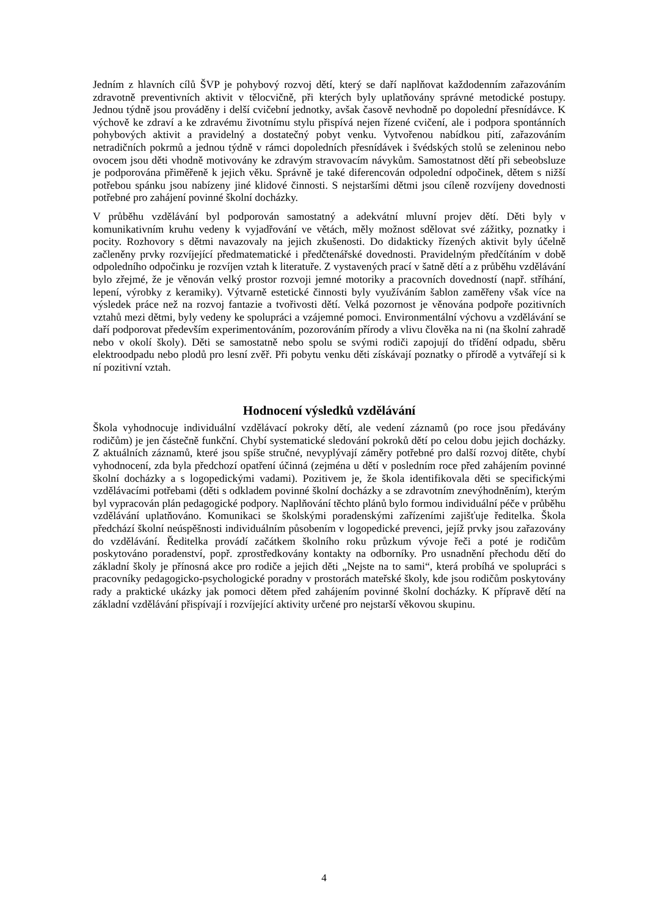Jedním z hlavních cílů ŠVP je pohybový rozvoj dětí, který se daří naplňovat každodenním zařazováním zdravotně preventivních aktivit v tělocvičně, při kterých byly uplatňovány správné metodické postupy. Jednou týdně jsou prováděny i delší cvičební jednotky, avšak časově nevhodně po dopolední přesnídávce. K výchově ke zdraví a ke zdravému životnímu stylu přispívá nejen řízené cvičení, ale i podpora spontánních pohybových aktivit a pravidelný a dostatečný pobyt venku. Vytvořenou nabídkou pití, zařazováním netradičních pokrmů a jednou týdně v rámci dopoledních přesnídávek i švédských stolů se zeleninou nebo ovocem jsou děti vhodně motivovány ke zdravým stravovacím návykům. Samostatnost dětí při sebeobsluze je podporována přiměřeně k jejich věku. Správně je také diferencován odpolední odpočinek, dětem s nižší potřebou spánku jsou nabízeny jiné klidové činnosti. S nejstaršími dětmi jsou cíleně rozvíjeny dovednosti potřebné pro zahájení povinné školní docházky.
V průběhu vzdělávání byl podporován samostatný a adekvátní mluvní projev dětí. Děti byly v komunikativním kruhu vedeny k vyjadřování ve větách, měly možnost sdělovat své zážitky, poznatky i pocity. Rozhovory s dětmi navazovaly na jejich zkušenosti. Do didakticky řízených aktivit byly účelně začleněny prvky rozvíjející předmatematické i předčtenářské dovednosti. Pravidelným předčítáním v době odpoledního odpočinku je rozvíjen vztah k literatuře. Z vystavených prací v šatně dětí a z průběhu vzdělávání bylo zřejmé, že je věnován velký prostor rozvoji jemné motoriky a pracovních dovedností (např. stříhání, lepení, výrobky z keramiky). Výtvarně estetické činnosti byly využíváním šablon zaměřeny však více na výsledek práce než na rozvoj fantazie a tvořivosti dětí. Velká pozornost je věnována podpoře pozitivních vztahů mezi dětmi, byly vedeny ke spolupráci a vzájemné pomoci. Environmentální výchovu a vzdělávání se daří podporovat především experimentováním, pozorováním přírody a vlivu člověka na ni (na školní zahradě nebo v okolí školy). Děti se samostatně nebo spolu se svými rodiči zapojují do třídění odpadu, sběru elektroodpadu nebo plodů pro lesní zvěř. Při pobytu venku děti získávají poznatky o přírodě a vytvářejí si k ní pozitivní vztah.
Hodnocení výsledků vzdělávání
Škola vyhodnocuje individuální vzdělávací pokroky dětí, ale vedení záznamů (po roce jsou předávány rodičům) je jen částečně funkční. Chybí systematické sledování pokroků dětí po celou dobu jejich docházky. Z aktuálních záznamů, které jsou spíše stručné, nevyplývají záměry potřebné pro další rozvoj dítěte, chybí vyhodnocení, zda byla předchozí opatření účinná (zejména u dětí v posledním roce před zahájením povinné školní docházky a s logopedickými vadami). Pozitivem je, že škola identifikovala děti se specifickými vzdělávacími potřebami (děti s odkladem povinné školní docházky a se zdravotním znevýhodněním), kterým byl vypracován plán pedagogické podpory. Naplňování těchto plánů bylo formou individuální péče v průběhu vzdělávání uplatňováno. Komunikaci se školskými poradenskými zařízeními zajišťuje ředitelka. Škola předchází školní neúspěšnosti individuálním působením v logopedické prevenci, jejíž prvky jsou zařazovány do vzdělávání. Ředitelka provádí začátkem školního roku průzkum vývoje řeči a poté je rodičům poskytováno poradenství, popř. zprostředkovány kontakty na odborníky. Pro usnadnění přechodu dětí do základní školy je přínosná akce pro rodiče a jejich děti „Nejste na to sami“, která probíhá ve spolupráci s pracovníky pedagogicko-psychologické poradny v prostorách mateřské školy, kde jsou rodičům poskytovány rady a praktické ukázky jak pomoci dětem před zahájením povinné školní docházky. K přípravě dětí na základní vzdělávání přispívají i rozvíjející aktivity určené pro nejstarší věkovou skupinu.
4